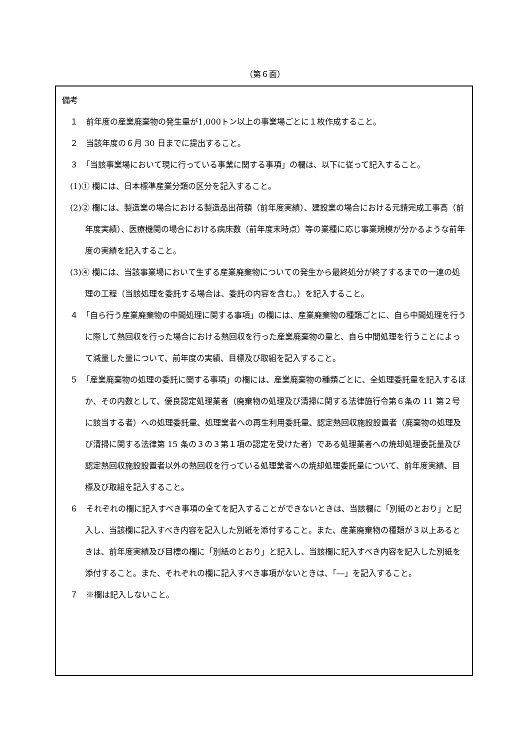（第６面）
備考
１　前年度の産業廃棄物の発生量が1,000トン以上の事業場ごとに１枚作成すること。
２　当該年度の６月 30 日までに提出すること。
３　「当該事業場において現に行っている事業に関する事項」の欄は、以下に従って記入すること。
(1)① 欄には、日本標準産業分類の区分を記入すること。
(2)② 欄には、製造業の場合における製造品出荷額（前年度実績）、建設業の場合における元請完成工事高（前年度実績）、医療機関の場合における病床数（前年度末時点）等の業種に応じ事業規模が分かるような前年度の実績を記入すること。
(3)④ 欄には、当該事業場において生ずる産業廃棄物についての発生から最終処分が終了するまでの一連の処理の工程（当該処理を委託する場合は、委託の内容を含む。）を記入すること。
４　「自ら行う産業廃棄物の中間処理に関する事項」の欄には、産業廃棄物の種類ごとに、自ら中間処理を行うに際して熱回収を行った場合における熱回収を行った産業廃棄物の量と、自ら中間処理を行うことによって減量した量について、前年度の実績、目標及び取組を記入すること。
５　「産業廃棄物の処理の委託に関する事項」の欄には、産業廃棄物の種類ごとに、全処理委託量を記入するほか、その内数として、優良認定処理業者（廃棄物の処理及び清掃に関する法律施行令第６条の 11 第２号に該当する者）への処理委託量、処理業者への再生利用委託量、認定熱回収施設設置者（廃棄物の処理及び清掃に関する法律第 15 条の３の３第１項の認定を受けた者）である処理業者への焼却処理委託量及び認定熱回収施設設置者以外の熱回収を行っている処理業者への焼却処理委託量について、前年度実績、目標及び取組を記入すること。
６　それぞれの欄に記入すべき事項の全てを記入することができないときは、当該欄に「別紙のとおり」と記入し、当該欄に記入すべき内容を記入した別紙を添付すること。また、産業廃棄物の種類が３以上あるときは、前年度実績及び目標の欄に「別紙のとおり」と記入し、当該欄に記入すべき内容を記入した別紙を添付すること。また、それぞれの欄に記入すべき事項がないときは、「―」を記入すること。
７　※欄は記入しないこと。